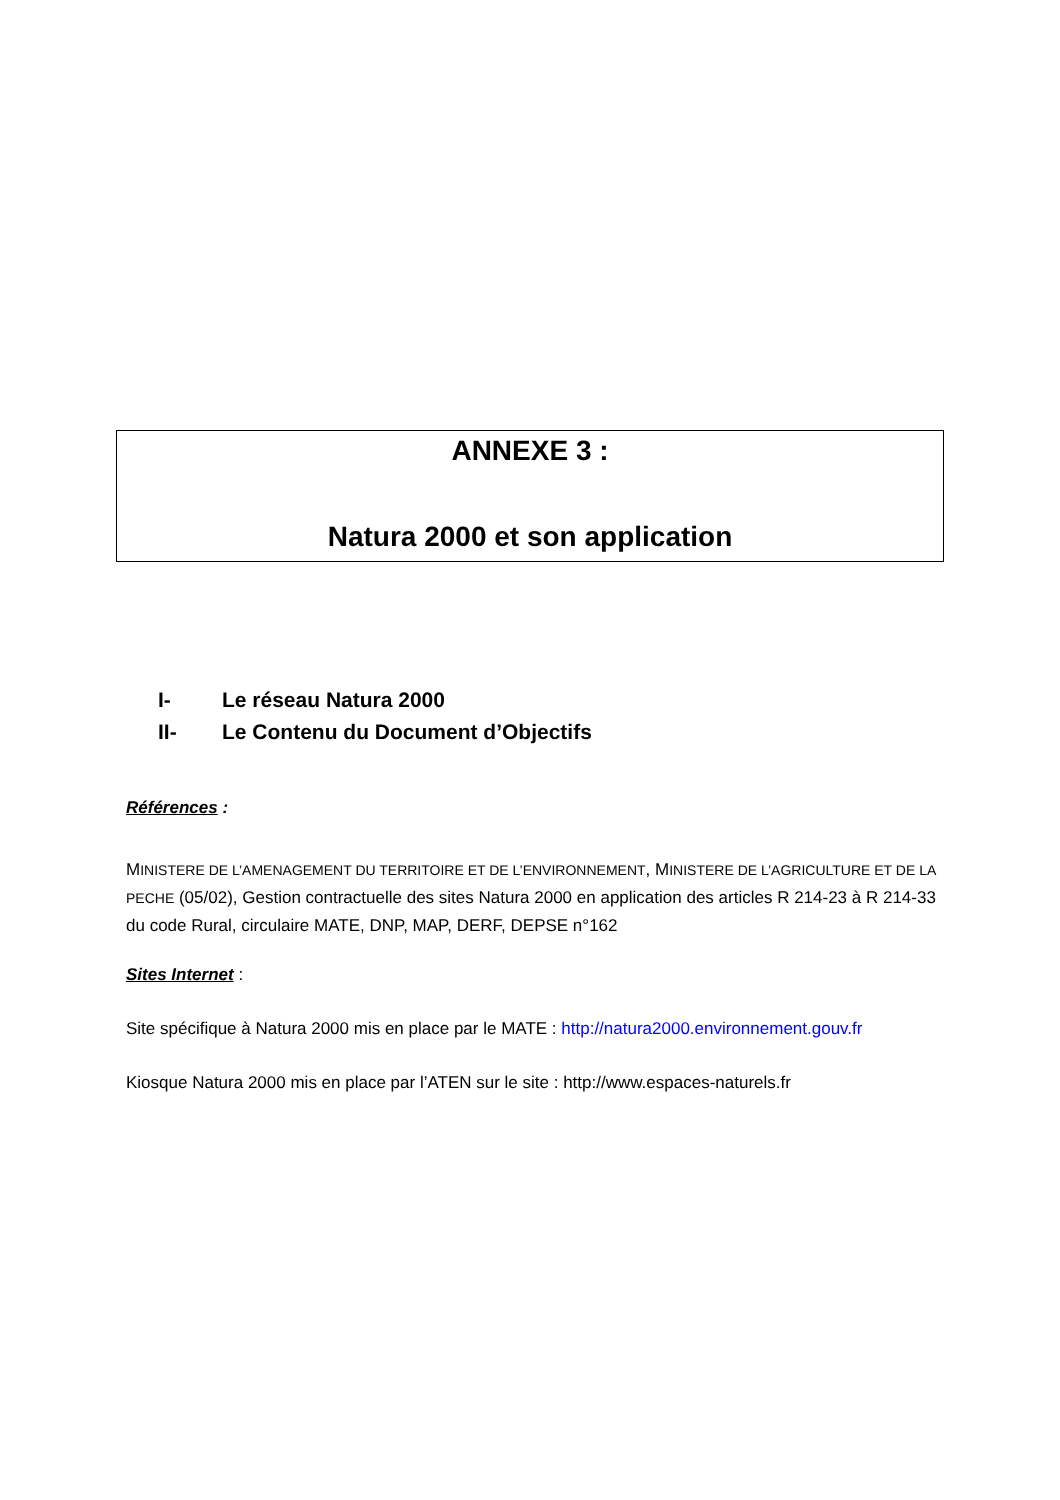ANNEXE 3 :
Natura 2000 et son application
I- Le réseau Natura 2000
II- Le Contenu du Document d’Objectifs
Références :
MINISTERE DE L’AMENAGEMENT DU TERRITOIRE ET DE L’ENVIRONNEMENT, MINISTERE DE L’AGRICULTURE ET DE LA PECHE (05/02), Gestion contractuelle des sites Natura 2000 en application des articles R 214-23 à R 214-33 du code Rural, circulaire MATE, DNP, MAP, DERF, DEPSE n°162
Sites Internet :
Site spécifique à Natura 2000 mis en place par le MATE : http://natura2000.environnement.gouv.fr
Kiosque Natura 2000 mis en place par l’ATEN sur le site : http://www.espaces-naturels.fr